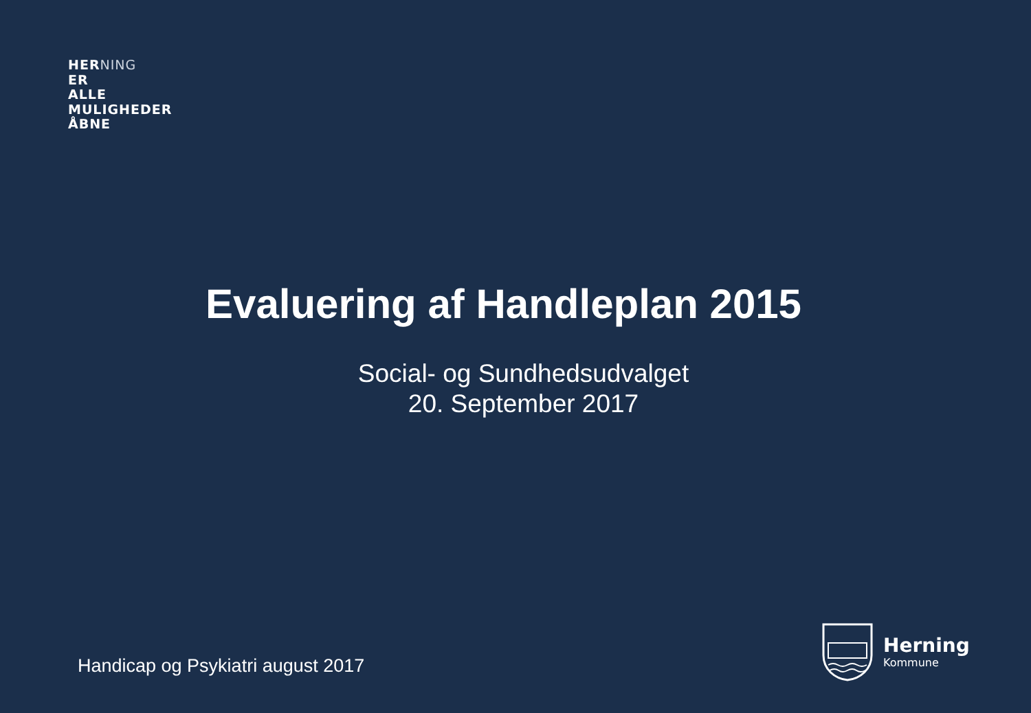HERNING
ER
ALLE
MULIGHEDER
ÅBNE
Evaluering af Handleplan 2015
Social- og Sundhedsudvalget
20. September 2017
Handicap og Psykiatri august 2017
Herning
Kommune